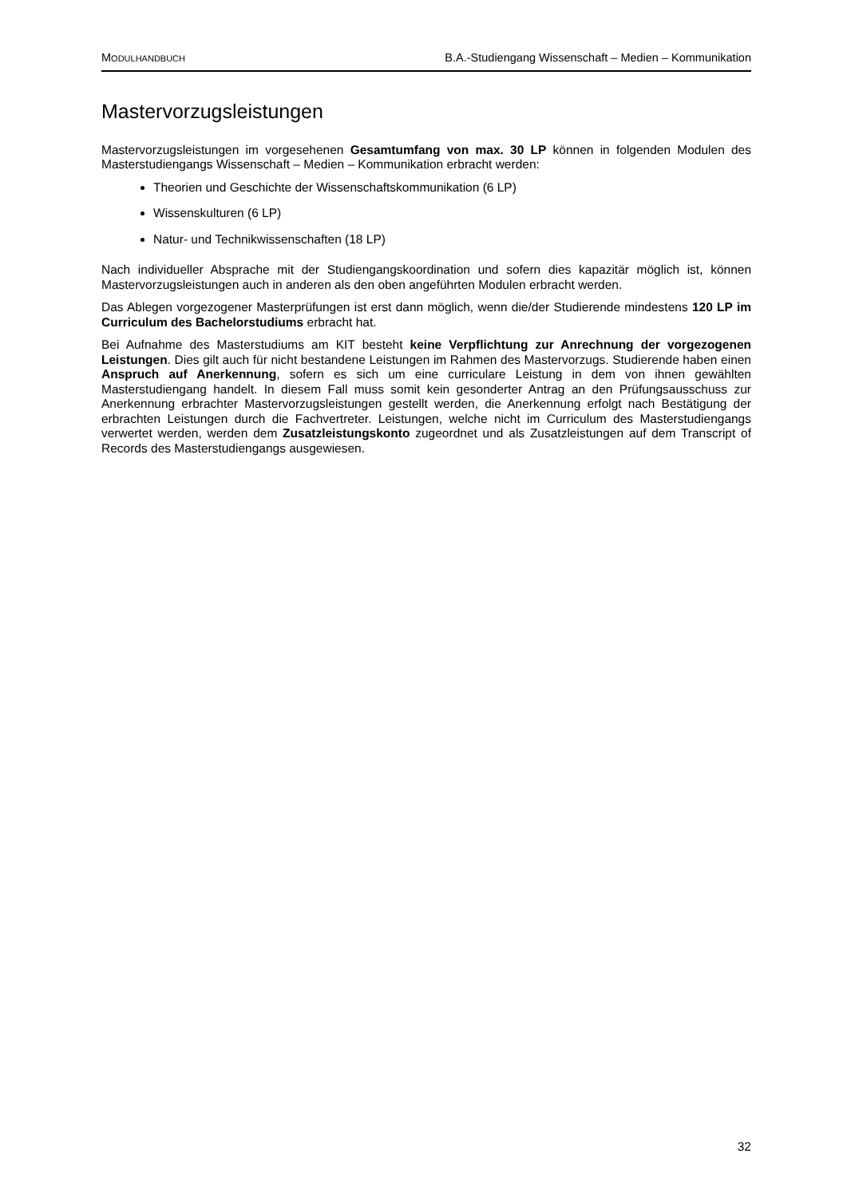MODULHANDBUCH B.A.-Studiengang Wissenschaft – Medien – Kommunikation
Mastervorzugsleistungen
Mastervorzugsleistungen im vorgesehenen Gesamtumfang von max. 30 LP können in folgenden Modulen des Masterstudiengangs Wissenschaft – Medien – Kommunikation erbracht werden:
Theorien und Geschichte der Wissenschaftskommunikation (6 LP)
Wissenskulturen (6 LP)
Natur- und Technikwissenschaften (18 LP)
Nach individueller Absprache mit der Studiengangskoordination und sofern dies kapazitär möglich ist, können Mastervorzugsleistungen auch in anderen als den oben angeführten Modulen erbracht werden.
Das Ablegen vorgezogener Masterprüfungen ist erst dann möglich, wenn die/der Studierende mindestens 120 LP im Curriculum des Bachelorstudiums erbracht hat.
Bei Aufnahme des Masterstudiums am KIT besteht keine Verpflichtung zur Anrechnung der vorgezogenen Leistungen. Dies gilt auch für nicht bestandene Leistungen im Rahmen des Mastervorzugs. Studierende haben einen Anspruch auf Anerkennung, sofern es sich um eine curriculare Leistung in dem von ihnen gewählten Masterstudiengang handelt. In diesem Fall muss somit kein gesonderter Antrag an den Prüfungsausschuss zur Anerkennung erbrachter Mastervorzugsleistungen gestellt werden, die Anerkennung erfolgt nach Bestätigung der erbrachten Leistungen durch die Fachvertreter. Leistungen, welche nicht im Curriculum des Masterstudiengangs verwertet werden, werden dem Zusatzleistungskonto zugeordnet und als Zusatzleistungen auf dem Transcript of Records des Masterstudiengangs ausgewiesen.
32